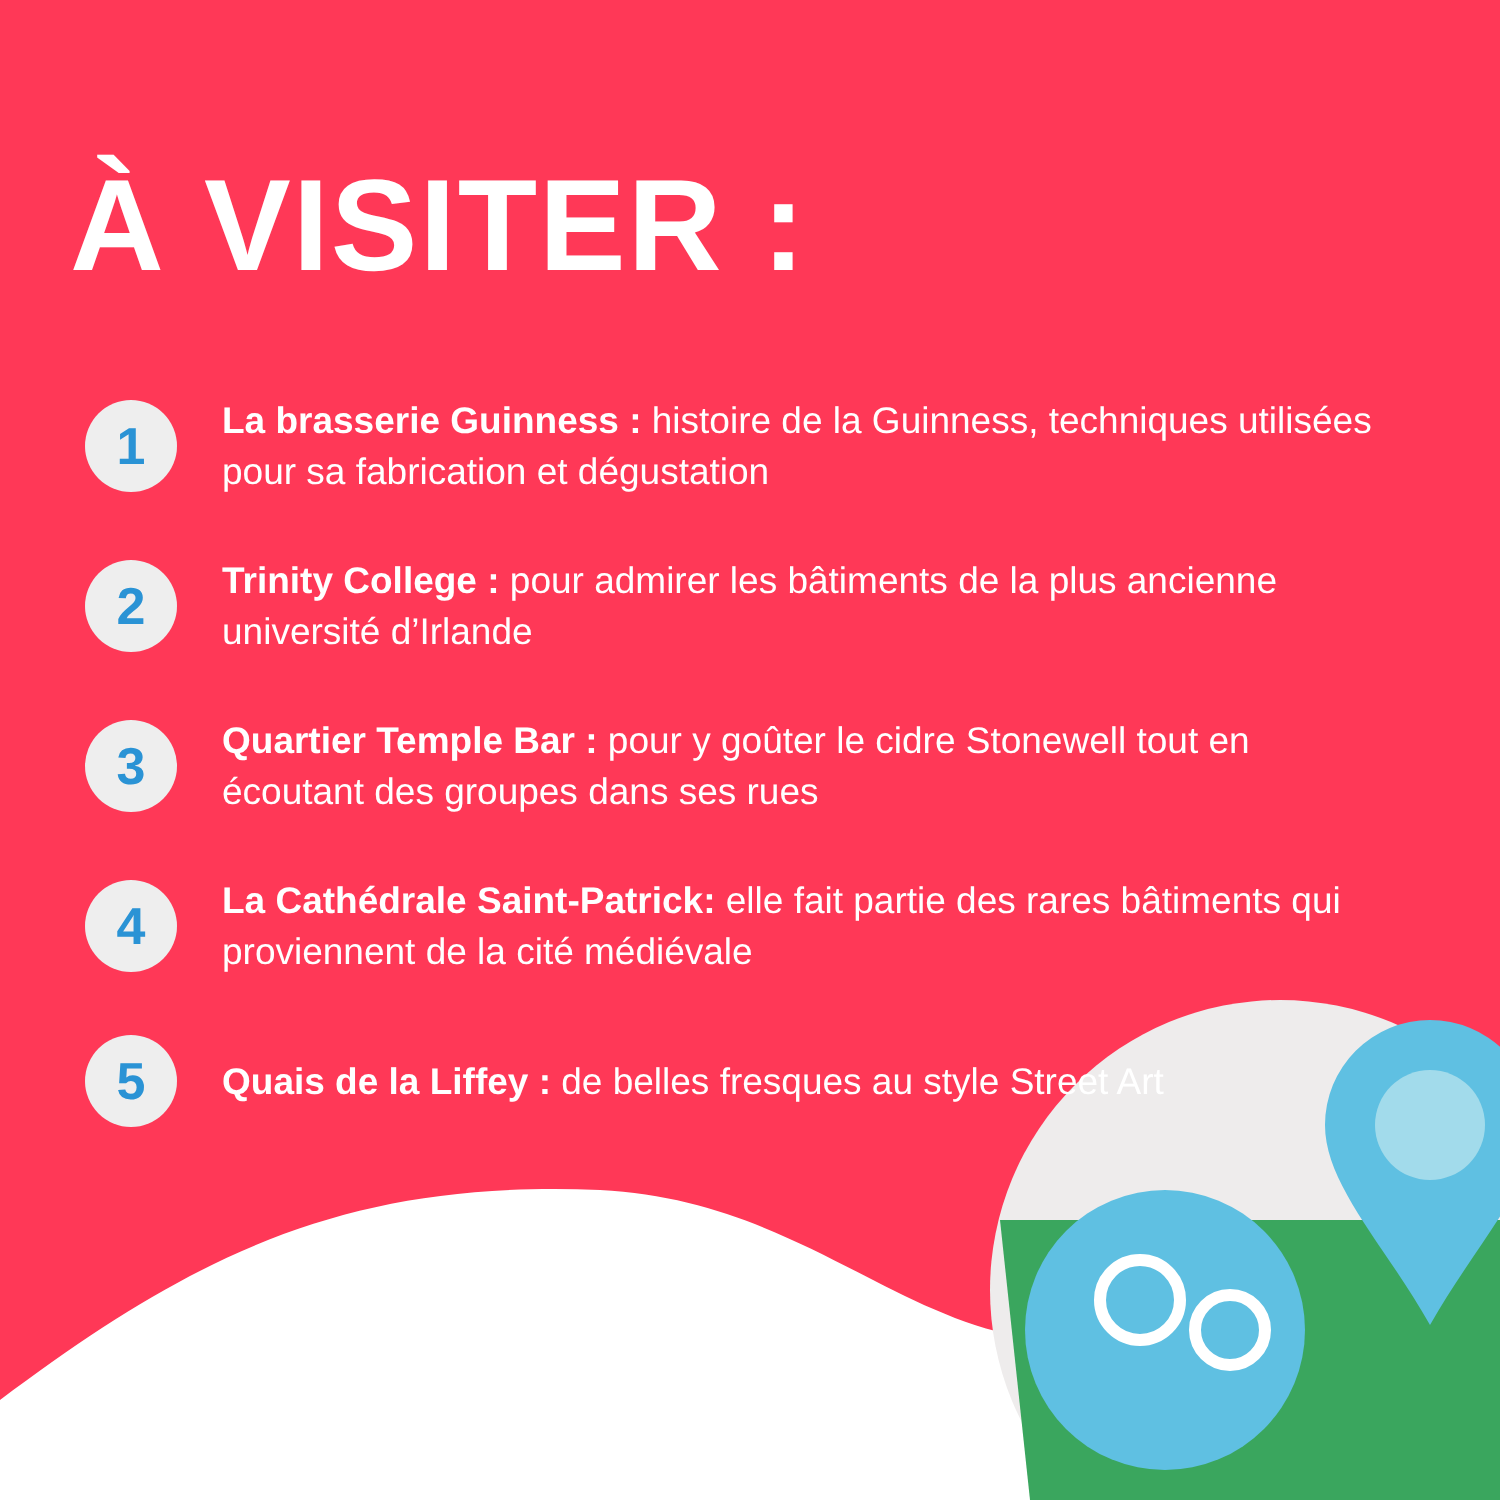À VISITER :
1
La brasserie Guinness : histoire de la Guinness, techniques utilisées pour sa fabrication et dégustation
2
Trinity College : pour admirer les bâtiments de la plus ancienne université d’Irlande
3
Quartier Temple Bar : pour y goûter le cidre Stonewell tout en écoutant des groupes dans ses rues
4
La Cathédrale Saint-Patrick: elle fait partie des rares bâtiments qui proviennent de la cité médiévale
5
Quais de la Liffey : de belles fresques au style Street Art